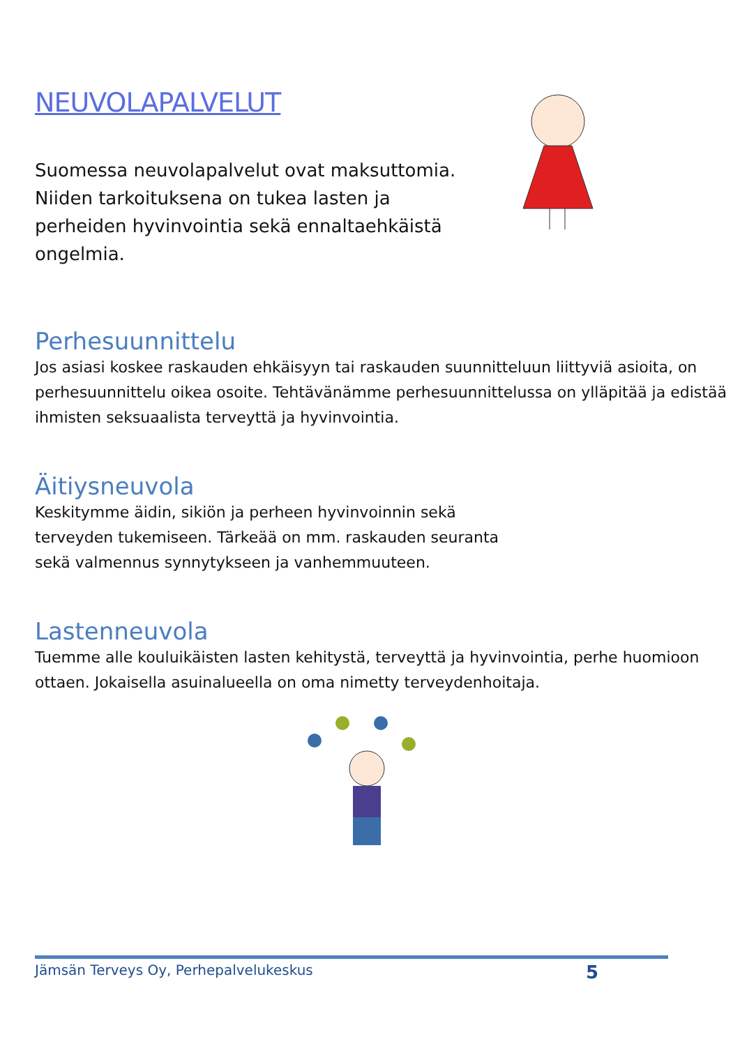NEUVOLAPALVELUT
Suomessa neuvolapalvelut ovat maksuttomia. Niiden tarkoituksena on tukea lasten ja perheiden hyvinvointia sekä ennaltaehkäistä ongelmia.
Perhesuunnittelu
Jos asiasi koskee raskauden ehkäisyyn tai raskauden suunnitteluun liittyviä asioita, on perhesuunnittelu oikea osoite. Tehtävänämme perhesuunnittelussa on ylläpitää ja edistää ihmisten seksuaalista terveyttä ja hyvinvointia.
Äitiysneuvola
Keskitymme äidin, sikiön ja perheen hyvinvoinnin sekä terveyden tukemiseen. Tärkeää on mm. raskauden seuranta sekä valmennus synnytykseen ja vanhemmuuteen.
Lastenneuvola
Tuemme alle kouluikäisten lasten kehitystä, terveyttä ja hyvinvointia, perhe huomioon ottaen. Jokaisella asuinalueella on oma nimetty terveydenhoitaja.
Jämsän Terveys Oy, Perhepalvelukeskus 5